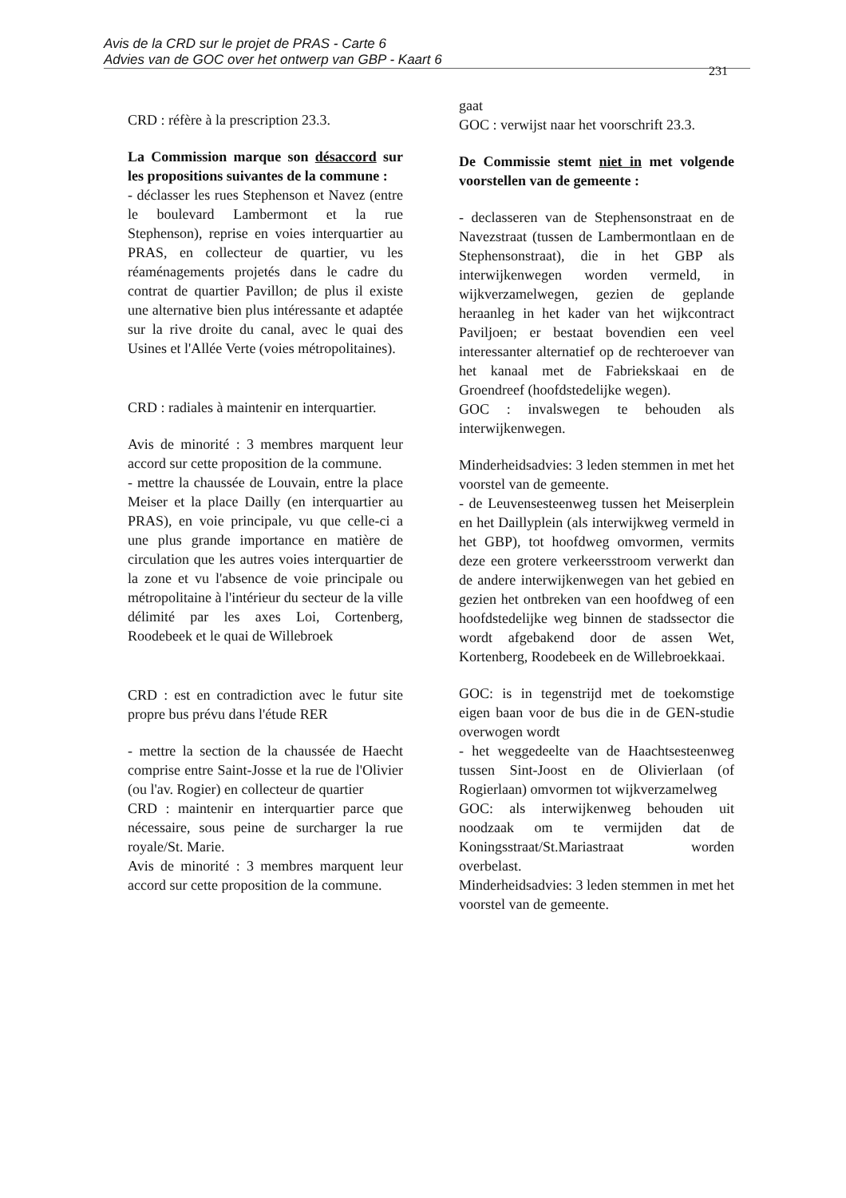Avis de la CRD sur le projet de PRAS - Carte 6
Advies van de GOC over het ontwerp van GBP - Kaart 6
231
CRD : réfère à la prescription 23.3.
La Commission marque son désaccord sur les propositions suivantes de la commune :
- déclasser les rues Stephenson et Navez (entre le boulevard Lambermont et la rue Stephenson), reprise en voies interquartier au PRAS, en collecteur de quartier, vu les réaménagements projetés dans le cadre du contrat de quartier Pavillon; de plus il existe une alternative bien plus intéressante et adaptée sur la rive droite du canal, avec le quai des Usines et l'Allée Verte (voies métropolitaines).
CRD : radiales à maintenir en interquartier.
Avis de minorité : 3 membres marquent leur accord sur cette proposition de la commune.
- mettre la chaussée de Louvain, entre la place Meiser et la place Dailly (en interquartier au PRAS), en voie principale, vu que celle-ci a une plus grande importance en matière de circulation que les autres voies interquartier de la zone et vu l'absence de voie principale ou métropolitaine à l'intérieur du secteur de la ville délimité par les axes Loi, Cortenberg, Roodebeek et le quai de Willebroek
CRD : est en contradiction avec le futur site propre bus prévu dans l'étude RER
- mettre la section de la chaussée de Haecht comprise entre Saint-Josse et la rue de l'Olivier (ou l'av. Rogier) en collecteur de quartier
CRD : maintenir en interquartier parce que nécessaire, sous peine de surcharger la rue royale/St. Marie.
Avis de minorité : 3 membres marquent leur accord sur cette proposition de la commune.
gaat
GOC : verwijst naar het voorschrift 23.3.
De Commissie stemt niet in met volgende voorstellen van de gemeente :
- declasseren van de Stephensonstraat en de Navezstraat (tussen de Lambermontlaan en de Stephensonstraat), die in het GBP als interwijkenwegen worden vermeld, in wijkverzamelwegen, gezien de geplande heraanleg in het kader van het wijkcontract Paviljoen; er bestaat bovendien een veel interessanter alternatief op de rechteroever van het kanaal met de Fabriekskaai en de Groendreef (hoofdstedelijke wegen).
GOC : invalswegen te behouden als interwijkenwegen.
Minderheidsadvies: 3 leden stemmen in met het voorstel van de gemeente.
- de Leuvensesteenweg tussen het Meiserplein en het Daillyplein (als interwijkweg vermeld in het GBP), tot hoofdweg omvormen, vermits deze een grotere verkeersstroom verwerkt dan de andere interwijkenwegen van het gebied en gezien het ontbreken van een hoofdweg of een hoofdstedelijke weg binnen de stadssector die wordt afgebakend door de assen Wet, Kortenberg, Roodebeek en de Willebroekkaai.
GOC: is in tegenstrijd met de toekomstige eigen baan voor de bus die in de GEN-studie overwogen wordt
- het weggedeelte van de Haachtsesteenweg tussen Sint-Joost en de Olivierlaan (of Rogierlaan) omvormen tot wijkverzamelweg
GOC: als interwijkenweg behouden uit noodzaak om te vermijden dat de Koningsstraat/St.Mariastraat worden overbelast.
Minderheidsadvies: 3 leden stemmen in met het voorstel van de gemeente.